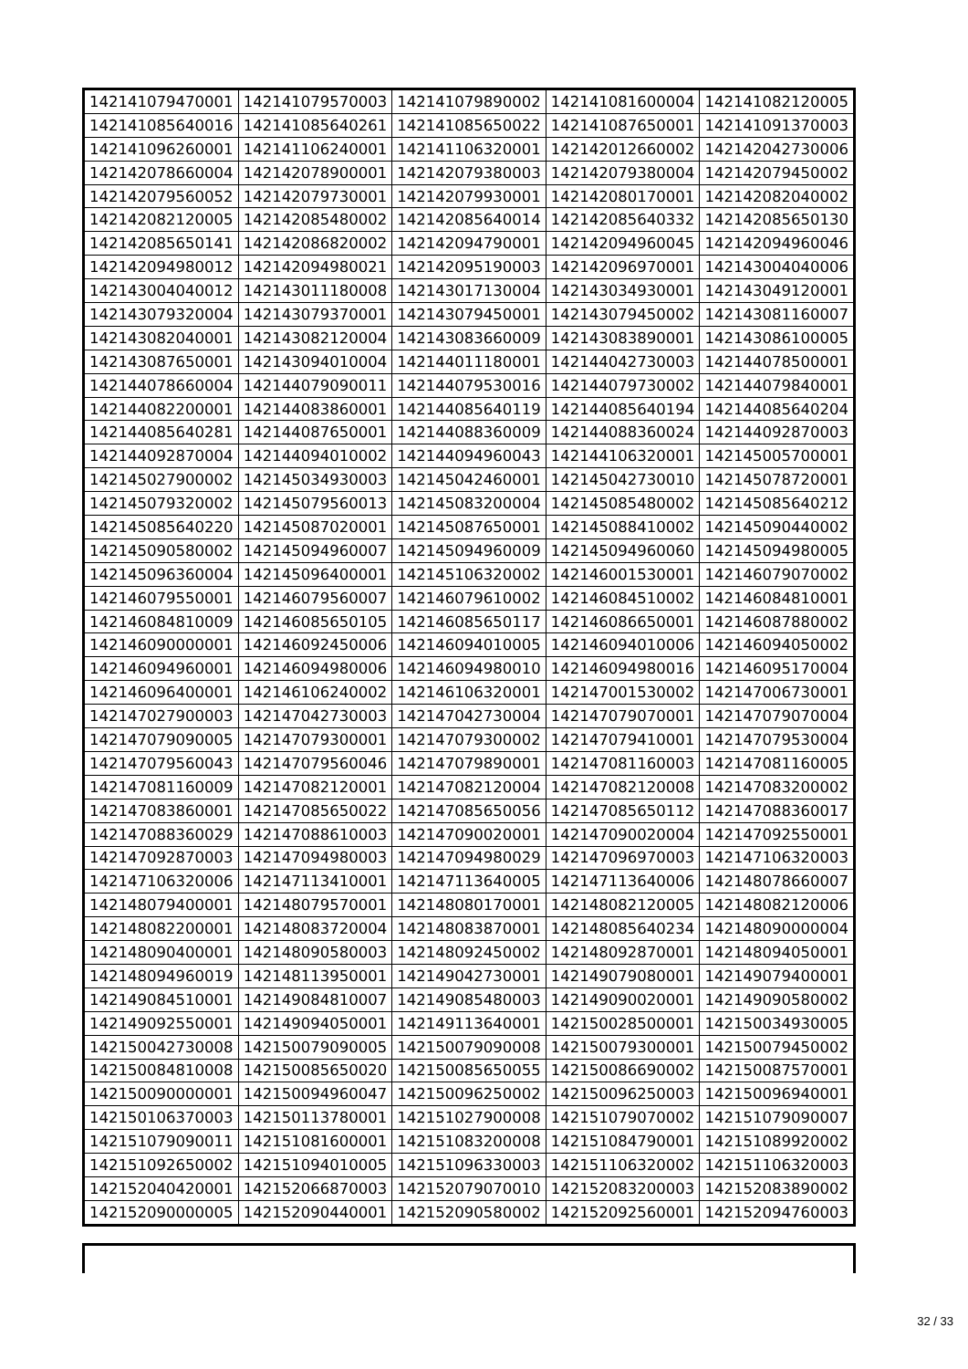| 142141079470001 | 142141079570003 | 142141079890002 | 142141081600004 | 142141082120005 |
| 142141085640016 | 142141085640261 | 142141085650022 | 142141087650001 | 142141091370003 |
| 142141096260001 | 142141106240001 | 142141106320001 | 142142012660002 | 142142042730006 |
| 142142078660004 | 142142078900001 | 142142079380003 | 142142079380004 | 142142079450002 |
| 142142079560052 | 142142079730001 | 142142079930001 | 142142080170001 | 142142082040002 |
| 142142082120005 | 142142085480002 | 142142085640014 | 142142085640332 | 142142085650130 |
| 142142085650141 | 142142086820002 | 142142094790001 | 142142094960045 | 142142094960046 |
| 142142094980012 | 142142094980021 | 142142095190003 | 142142096970001 | 142143004040006 |
| 142143004040012 | 142143011180008 | 142143017130004 | 142143034930001 | 142143049120001 |
| 142143079320004 | 142143079370001 | 142143079450001 | 142143079450002 | 142143081160007 |
| 142143082040001 | 142143082120004 | 142143083660009 | 142143083890001 | 142143086100005 |
| 142143087650001 | 142143094010004 | 142144011180001 | 142144042730003 | 142144078500001 |
| 142144078660004 | 142144079090011 | 142144079530016 | 142144079730002 | 142144079840001 |
| 142144082200001 | 142144083860001 | 142144085640119 | 142144085640194 | 142144085640204 |
| 142144085640281 | 142144087650001 | 142144088360009 | 142144088360024 | 142144092870003 |
| 142144092870004 | 142144094010002 | 142144094960043 | 142144106320001 | 142145005700001 |
| 142145027900002 | 142145034930003 | 142145042460001 | 142145042730010 | 142145078720001 |
| 142145079320002 | 142145079560013 | 142145083200004 | 142145085480002 | 142145085640212 |
| 142145085640220 | 142145087020001 | 142145087650001 | 142145088410002 | 142145090440002 |
| 142145090580002 | 142145094960007 | 142145094960009 | 142145094960060 | 142145094980005 |
| 142145096360004 | 142145096400001 | 142145106320002 | 142146001530001 | 142146079070002 |
| 142146079550001 | 142146079560007 | 142146079610002 | 142146084510002 | 142146084810001 |
| 142146084810009 | 142146085650105 | 142146085650117 | 142146086650001 | 142146087880002 |
| 142146090000001 | 142146092450006 | 142146094010005 | 142146094010006 | 142146094050002 |
| 142146094960001 | 142146094980006 | 142146094980010 | 142146094980016 | 142146095170004 |
| 142146096400001 | 142146106240002 | 142146106320001 | 142147001530002 | 142147006730001 |
| 142147027900003 | 142147042730003 | 142147042730004 | 142147079070001 | 142147079070004 |
| 142147079090005 | 142147079300001 | 142147079300002 | 142147079410001 | 142147079530004 |
| 142147079560043 | 142147079560046 | 142147079890001 | 142147081160003 | 142147081160005 |
| 142147081160009 | 142147082120001 | 142147082120004 | 142147082120008 | 142147083200002 |
| 142147083860001 | 142147085650022 | 142147085650056 | 142147085650112 | 142147088360017 |
| 142147088360029 | 142147088610003 | 142147090020001 | 142147090020004 | 142147092550001 |
| 142147092870003 | 142147094980003 | 142147094980029 | 142147096970003 | 142147106320003 |
| 142147106320006 | 142147113410001 | 142147113640005 | 142147113640006 | 142148078660007 |
| 142148079400001 | 142148079570001 | 142148080170001 | 142148082120005 | 142148082120006 |
| 142148082200001 | 142148083720004 | 142148083870001 | 142148085640234 | 142148090000004 |
| 142148090400001 | 142148090580003 | 142148092450002 | 142148092870001 | 142148094050001 |
| 142148094960019 | 142148113950001 | 142149042730001 | 142149079080001 | 142149079400001 |
| 142149084510001 | 142149084810007 | 142149085480003 | 142149090020001 | 142149090580002 |
| 142149092550001 | 142149094050001 | 142149113640001 | 142150028500001 | 142150034930005 |
| 142150042730008 | 142150079090005 | 142150079090008 | 142150079300001 | 142150079450002 |
| 142150084810008 | 142150085650020 | 142150085650055 | 142150086690002 | 142150087570001 |
| 142150090000001 | 142150094960047 | 142150096250002 | 142150096250003 | 142150096940001 |
| 142150106370003 | 142150113780001 | 142151027900008 | 142151079070002 | 142151079090007 |
| 142151079090011 | 142151081600001 | 142151083200008 | 142151084790001 | 142151089920002 |
| 142151092650002 | 142151094010005 | 142151096330003 | 142151106320002 | 142151106320003 |
| 142152040420001 | 142152066870003 | 142152079070010 | 142152083200003 | 142152083890002 |
| 142152090000005 | 142152090440001 | 142152090580002 | 142152092560001 | 142152094760003 |
32 / 33